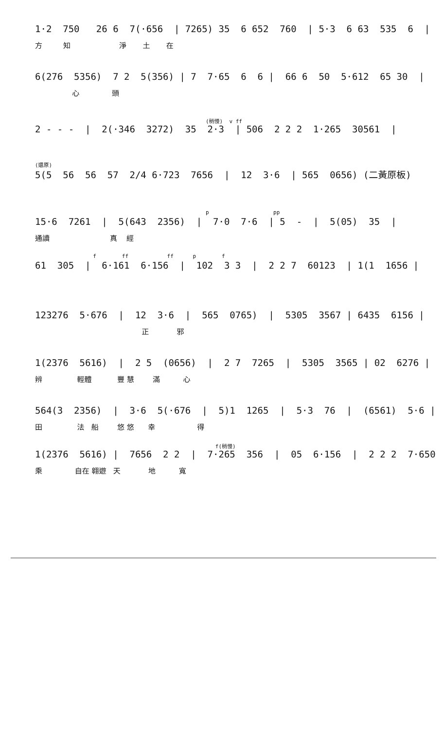1·2 750 26 6 7(·656 | 7265) 35 6 652 760 | 5·3 6 63 535 6 |
方 知 淨 土 在
6(276 5356) 7 2 5(356) | 7 7·65 6 6 | 66 6 50 5·612 65 30 |
心 頭
(稍慢) v ff
2 - - - | 2(·346 3272) 35 2·3 | 506 2 2 2 1·265 30561 |
(還原)
5(5 56 56 57 2/4 6·723 7656 | 12 3·6 | 565 0656) (二黃原板)
p pp
15·6 7261 | 5(643 2356) | 7·0 7·6 | 5 - | 5(05) 35 |
通讀 真 經
f ff ff p f
61 305 | 6·161 6·156 | 102 3 3 | 2 2 7 60123 | 1(1 1656 |
123276 5·676 | 12 3·6 | 565 0765) | 5305 3567 | 6435 6156 |
正 邪
1(2376 5616) | 2 5 (0656) | 2 7 7265 | 5305 3565 | 02 6276 |
辨 輕體 豐 慧 滿 心
564(3 2356) | 3·6 5(·676 | 5)1 1265 | 5·3 76 | (6561) 5·6 |
田 法 船 悠 悠 幸 得
f(稍慢)
1(2376 5616) | 7656 2 2 | 7·265 356 | 05 6·156 | 2 2 2 7·650 |
乘 自在 翱遊 天 地 寬